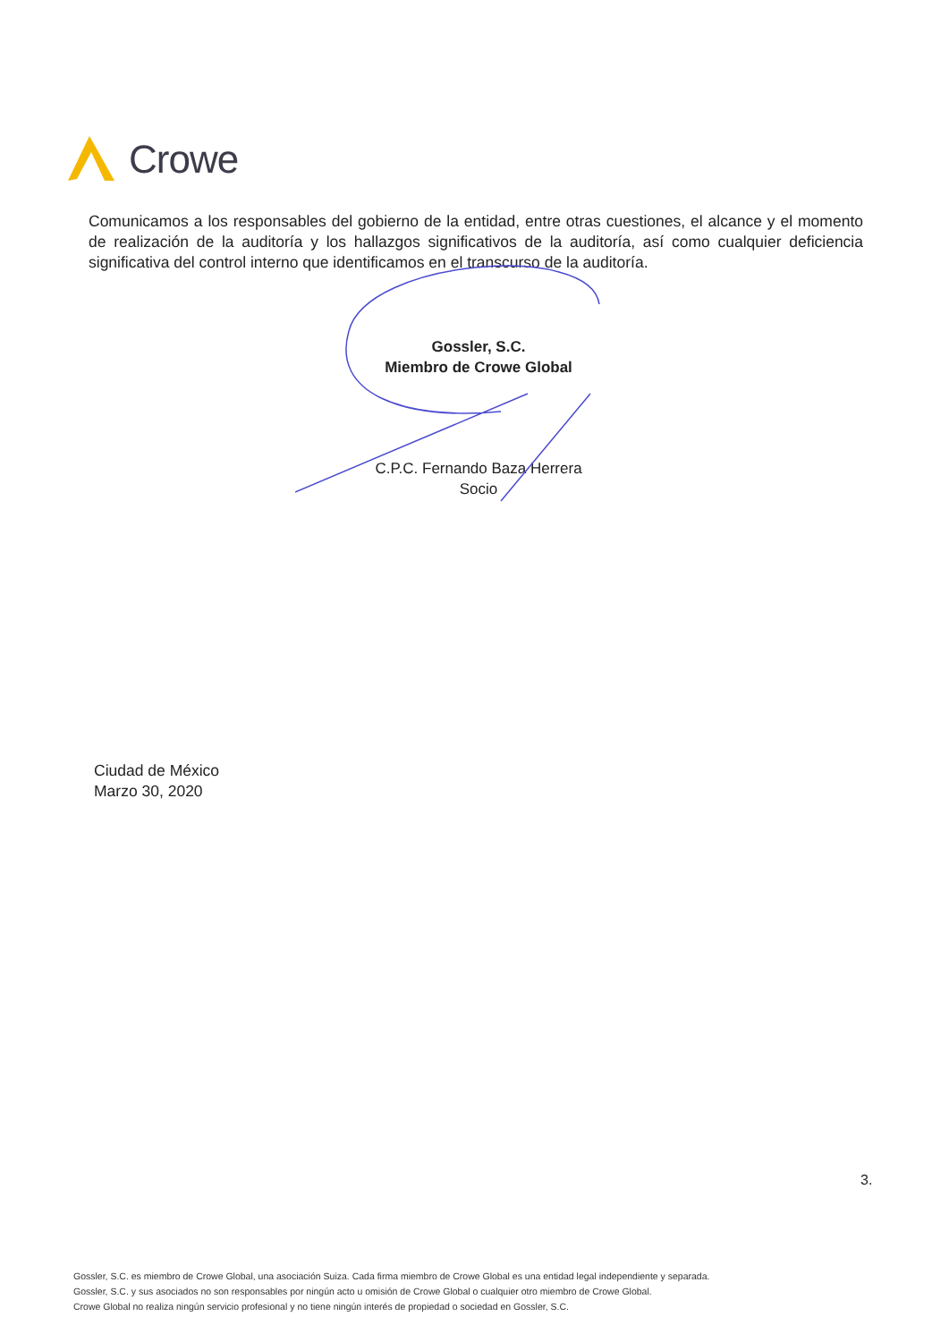Crowe
Comunicamos a los responsables del gobierno de la entidad, entre otras cuestiones, el alcance y el momento de realización de la auditoría y los hallazgos significativos de la auditoría, así como cualquier deficiencia significativa del control interno que identificamos en el transcurso de la auditoría.
Gossler, S.C.
Miembro de Crowe Global
C.P.C. Fernando Baza Herrera
Socio
Ciudad de México
Marzo 30, 2020
3.
Gossler, S.C. es miembro de Crowe Global, una asociación Suiza. Cada firma miembro de Crowe Global es una entidad legal independiente y separada.
Gossler, S.C. y sus asociados no son responsables por ningún acto u omisión de Crowe Global o cualquier otro miembro de Crowe Global.
Crowe Global no realiza ningún servicio profesional y no tiene ningún interés de propiedad o sociedad en Gossler, S.C.